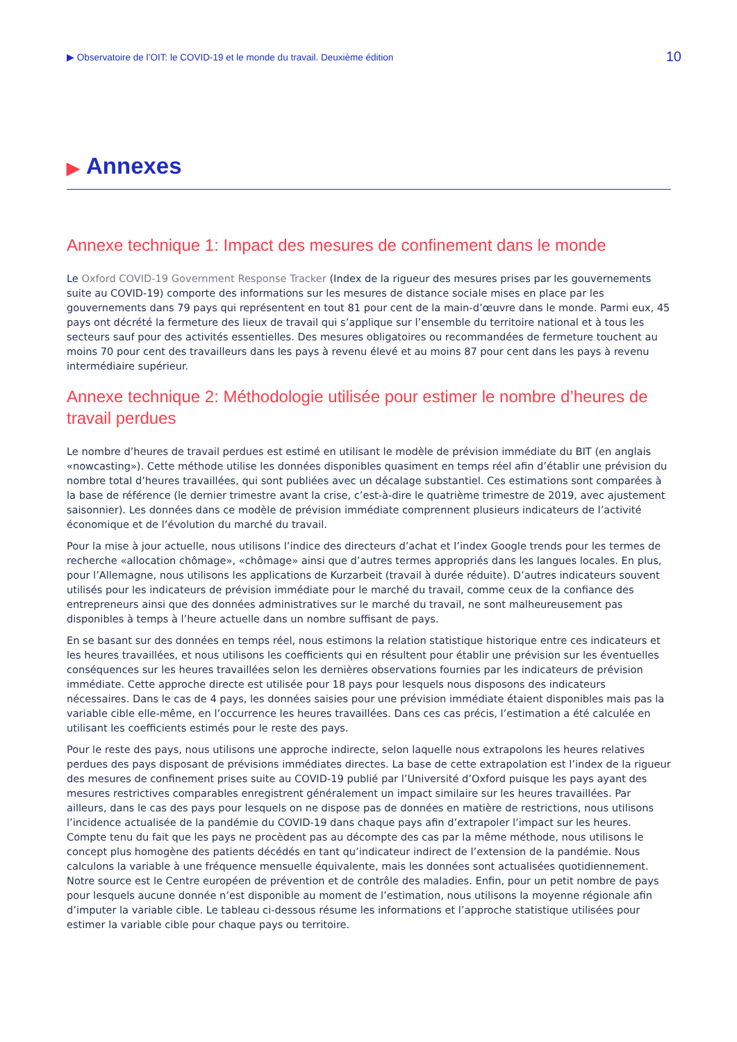▶ Observatoire de l’OIT: le COVID-19 et le monde du travail. Deuxième édition
10
▶ Annexes
Annexe technique 1: Impact des mesures de confinement dans le monde
Le Oxford COVID-19 Government Response Tracker (Index de la rigueur des mesures prises par les gouvernements suite au COVID-19) comporte des informations sur les mesures de distance sociale mises en place par les gouvernements dans 79 pays qui représentent en tout 81 pour cent de la main-d’œuvre dans le monde. Parmi eux, 45 pays ont décrété la fermeture des lieux de travail qui s’applique sur l’ensemble du territoire national et à tous les secteurs sauf pour des activités essentielles. Des mesures obligatoires ou recommandées de fermeture touchent au moins 70 pour cent des travailleurs dans les pays à revenu élevé et au moins 87 pour cent dans les pays à revenu intermédiaire supérieur.
Annexe technique 2: Méthodologie utilisée pour estimer le nombre d’heures de travail perdues
Le nombre d’heures de travail perdues est estimé en utilisant le modèle de prévision immédiate du BIT (en anglais «nowcasting»). Cette méthode utilise les données disponibles quasiment en temps réel afin d’établir une prévision du nombre total d’heures travaillées, qui sont publiées avec un décalage substantiel. Ces estimations sont comparées à la base de référence (le dernier trimestre avant la crise, c’est-à-dire le quatrième trimestre de 2019, avec ajustement saisonnier). Les données dans ce modèle de prévision immédiate comprennent plusieurs indicateurs de l’activité économique et de l’évolution du marché du travail.
Pour la mise à jour actuelle, nous utilisons l’indice des directeurs d’achat et l’index Google trends pour les termes de recherche «allocation chômage», «chômage» ainsi que d’autres termes appropriés dans les langues locales. En plus, pour l’Allemagne, nous utilisons les applications de Kurzarbeit (travail à durée réduite). D’autres indicateurs souvent utilisés pour les indicateurs de prévision immédiate pour le marché du travail, comme ceux de la confiance des entrepreneurs ainsi que des données administratives sur le marché du travail, ne sont malheureusement pas disponibles à temps à l’heure actuelle dans un nombre suffisant de pays.
En se basant sur des données en temps réel, nous estimons la relation statistique historique entre ces indicateurs et les heures travaillées, et nous utilisons les coefficients qui en résultent pour établir une prévision sur les éventuelles conséquences sur les heures travaillées selon les dernières observations fournies par les indicateurs de prévision immédiate. Cette approche directe est utilisée pour 18 pays pour lesquels nous disposons des indicateurs nécessaires. Dans le cas de 4 pays, les données saisies pour une prévision immédiate étaient disponibles mais pas la variable cible elle-même, en l’occurrence les heures travaillées. Dans ces cas précis, l’estimation a été calculée en utilisant les coefficients estimés pour le reste des pays.
Pour le reste des pays, nous utilisons une approche indirecte, selon laquelle nous extrapolons les heures relatives perdues des pays disposant de prévisions immédiates directes. La base de cette extrapolation est l’index de la rigueur des mesures de confinement prises suite au COVID-19 publié par l’Université d’Oxford puisque les pays ayant des mesures restrictives comparables enregistrent généralement un impact similaire sur les heures travaillées. Par ailleurs, dans le cas des pays pour lesquels on ne dispose pas de données en matière de restrictions, nous utilisons l’incidence actualisée de la pandémie du COVID-19 dans chaque pays afin d’extrapoler l’impact sur les heures. Compte tenu du fait que les pays ne procèdent pas au décompte des cas par la même méthode, nous utilisons le concept plus homogène des patients décédés en tant qu’indicateur indirect de l’extension de la pandémie. Nous calculons la variable à une fréquence mensuelle équivalente, mais les données sont actualisées quotidiennement. Notre source est le Centre européen de prévention et de contrôle des maladies. Enfin, pour un petit nombre de pays pour lesquels aucune donnée n’est disponible au moment de l’estimation, nous utilisons la moyenne régionale afin d’imputer la variable cible. Le tableau ci-dessous résume les informations et l’approche statistique utilisées pour estimer la variable cible pour chaque pays ou territoire.